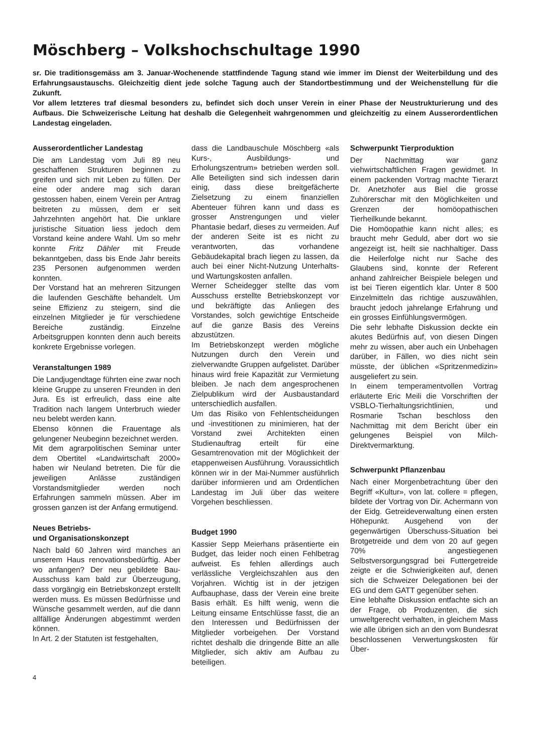Möschberg – Volkshochschultage 1990
sr. Die traditionsgemäss am 3. Januar-Wochenende stattfindende Tagung stand wie immer im Dienst der Weiterbildung und des Erfahrungsaustauschs. Gleichzeitig dient jede solche Tagung auch der Standortbestimmung und der Weichenstellung für die Zukunft.
Vor allem letzteres traf diesmal besonders zu, befindet sich doch unser Verein in einer Phase der Neustrukturierung und des Aufbaus. Die Schweizerische Leitung hat deshalb die Gelegenheit wahrgenommen und gleichzeitig zu einem Ausserordentlichen Landestag eingeladen.
Ausserordentlicher Landestag
Die am Landestag vom Juli 89 neu geschaffenen Strukturen beginnen zu greifen und sich mit Leben zu füllen. Der eine oder andere mag sich daran gestossen haben, einem Verein per Antrag beitreten zu müssen, dem er seit Jahrzehnten angehört hat. Die unklare juristische Situation liess jedoch dem Vorstand keine andere Wahl. Um so mehr konnte Fritz Dähler mit Freude bekanntgeben, dass bis Ende Jahr bereits 235 Personen aufgenommen werden konnten.
Der Vorstand hat an mehreren Sitzungen die laufenden Geschäfte behandelt. Um seine Effizienz zu steigern, sind die einzelnen Mitglieder je für verschiedene Bereiche zuständig. Einzelne Arbeitsgruppen konnten denn auch bereits konkrete Ergebnisse vorlegen.
Veranstaltungen 1989
Die Landjugendtage führten eine zwar noch kleine Gruppe zu unseren Freunden in den Jura. Es ist erfreulich, dass eine alte Tradition nach langem Unterbruch wieder neu belebt werden kann.
Ebenso können die Frauentage als gelungener Neubeginn bezeichnet werden.
Mit dem agrarpolitischen Seminar unter dem Obertitel «Landwirtschaft 2000» haben wir Neuland betreten. Die für die jeweiligen Anlässe zuständigen Vorstandsmitglieder werden noch Erfahrungen sammeln müssen. Aber im grossen ganzen ist der Anfang ermutigend.
Neues Betriebs-
und Organisationskonzept
Nach bald 60 Jahren wird manches an unserem Haus renovationsbedürftig. Aber wo anfangen? Der neu gebildete Bau-Ausschuss kam bald zur Überzeugung, dass vorgängig ein Betriebskonzept erstellt werden muss. Es müssen Bedürfnisse und Wünsche gesammelt werden, auf die dann allfällige Änderungen abgestimmt werden können.
In Art. 2 der Statuten ist festgehalten,
dass die Landbauschule Möschberg «als Kurs-, Ausbildungs- und Erholungszentrum» betrieben werden soll. Alle Beteiligten sind sich indessen darin einig, dass diese breitgefächerte Zielsetzung zu einem finanziellen Abenteuer führen kann und dass es grosser Anstrengungen und vieler Phantasie bedarf, dieses zu vermeiden. Auf der anderen Seite ist es nicht zu verantworten, das vorhandene Gebäudekapital brach liegen zu lassen, da auch bei einer Nicht-Nutzung Unterhalts- und Wartungskosten anfallen.
Werner Scheidegger stellte das vom Ausschuss erstellte Betriebskonzept vor und bekräftigte das Anliegen des Vorstandes, solch gewichtige Entscheide auf die ganze Basis des Vereins abzustützen.
Im Betriebskonzept werden mögliche Nutzungen durch den Verein und zielverwandte Gruppen aufgelistet. Darüber hinaus wird freie Kapazität zur Vermietung bleiben. Je nach dem angesprochenen Zielpublikum wird der Ausbaustandard unterschiedlich ausfallen.
Um das Risiko von Fehlentscheidungen und -investitionen zu minimieren, hat der Vorstand zwei Architekten einen Studienauftrag erteilt für eine Gesamtrenovation mit der Möglichkeit der etappenweisen Ausführung. Voraussichtlich können wir in der Mai-Nummer ausführlich darüber informieren und am Ordentlichen Landestag im Juli über das weitere Vorgehen beschliessen.
Budget 1990
Kassier Sepp Meierhans präsentierte ein Budget, das leider noch einen Fehlbetrag aufweist. Es fehlen allerdings auch verlässliche Vergleichszahlen aus den Vorjahren. Wichtig ist in der jetzigen Aufbauphase, dass der Verein eine breite Basis erhält. Es hilft wenig, wenn die Leitung einsame Entschlüsse fasst, die an den Interessen und Bedürfnissen der Mitglieder vorbeigehen. Der Vorstand richtet deshalb die dringende Bitte an alle Mitglieder, sich aktiv am Aufbau zu beteiligen.
Schwerpunkt Tierproduktion
Der Nachmittag war ganz viehwirtschaftlichen Fragen gewidmet. In einem packenden Vortrag machte Tierarzt Dr. Anetzhofer aus Biel die grosse Zuhörerschar mit den Möglichkeiten und Grenzen der homöopathischen Tierheilkunde bekannt.
Die Homöopathie kann nicht alles; es braucht mehr Geduld, aber dort wo sie angezeigt ist, heilt sie nachhaltiger. Dass die Heilerfolge nicht nur Sache des Glaubens sind, konnte der Referent anhand zahlreicher Beispiele belegen und ist bei Tieren eigentlich klar. Unter 8 500 Einzelmitteln das richtige auszuwählen, braucht jedoch jahrelange Erfahrung und ein grosses Einfühlungsvermögen.
Die sehr lebhafte Diskussion deckte ein akutes Bedürfnis auf, von diesen Dingen mehr zu wissen, aber auch ein Unbehagen darüber, in Fällen, wo dies nicht sein müsste, der üblichen «Spritzenmedizin» ausgeliefert zu sein.
In einem temperamentvollen Vortrag erläuterte Eric Meili die Vorschriften der VSBLO-Tierhaltungsrichtlinien, und Rosmarie Tschan beschloss den Nachmittag mit dem Bericht über ein gelungenes Beispiel von Milch-Direktvermarktung.
Schwerpunkt Pflanzenbau
Nach einer Morgenbetrachtung über den Begriff «Kultur», von lat. collere = pflegen, bildete der Vortrag von Dir. Achermann von der Eidg. Getreideverwaltung einen ersten Höhepunkt. Ausgehend von der gegenwärtigen Überschuss-Situation bei Brotgetreide und dem von 20 auf gegen 70% angestiegenen Selbstversorgungsgrad bei Futtergetreide zeigte er die Schwierigkeiten auf, denen sich die Schweizer Delegationen bei der EG und dem GATT gegenüber sehen.
Eine lebhafte Diskussion entfachte sich an der Frage, ob Produzenten, die sich umweltgerecht verhalten, in gleichem Mass wie alle übrigen sich an den vom Bundesrat beschlossenen Verwertungskosten für Über-
4